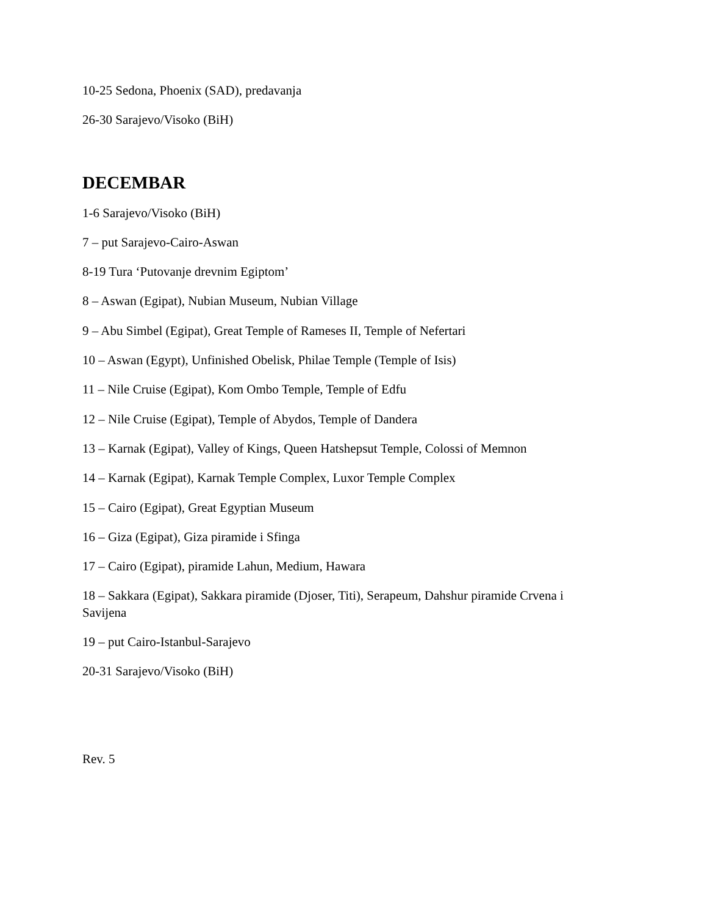10-25 Sedona, Phoenix (SAD), predavanja
26-30 Sarajevo/Visoko (BiH)
DECEMBAR
1-6 Sarajevo/Visoko (BiH)
7 – put Sarajevo-Cairo-Aswan
8-19 Tura ‘Putovanje drevnim Egiptom’
8 – Aswan (Egipat), Nubian Museum, Nubian Village
9 – Abu Simbel (Egipat), Great Temple of Rameses II, Temple of Nefertari
10 – Aswan (Egypt), Unfinished Obelisk, Philae Temple (Temple of Isis)
11 – Nile Cruise (Egipat), Kom Ombo Temple, Temple of Edfu
12 – Nile Cruise (Egipat), Temple of Abydos, Temple of Dandera
13 – Karnak (Egipat), Valley of Kings, Queen Hatshepsut Temple, Colossi of Memnon
14 – Karnak (Egipat), Karnak Temple Complex, Luxor Temple Complex
15 – Cairo (Egipat), Great Egyptian Museum
16 – Giza (Egipat), Giza piramide i Sfinga
17 – Cairo (Egipat), piramide Lahun, Medium, Hawara
18 – Sakkara (Egipat), Sakkara piramide (Djoser, Titi), Serapeum, Dahshur piramide Crvena i Savijena
19 – put Cairo-Istanbul-Sarajevo
20-31 Sarajevo/Visoko (BiH)
Rev. 5